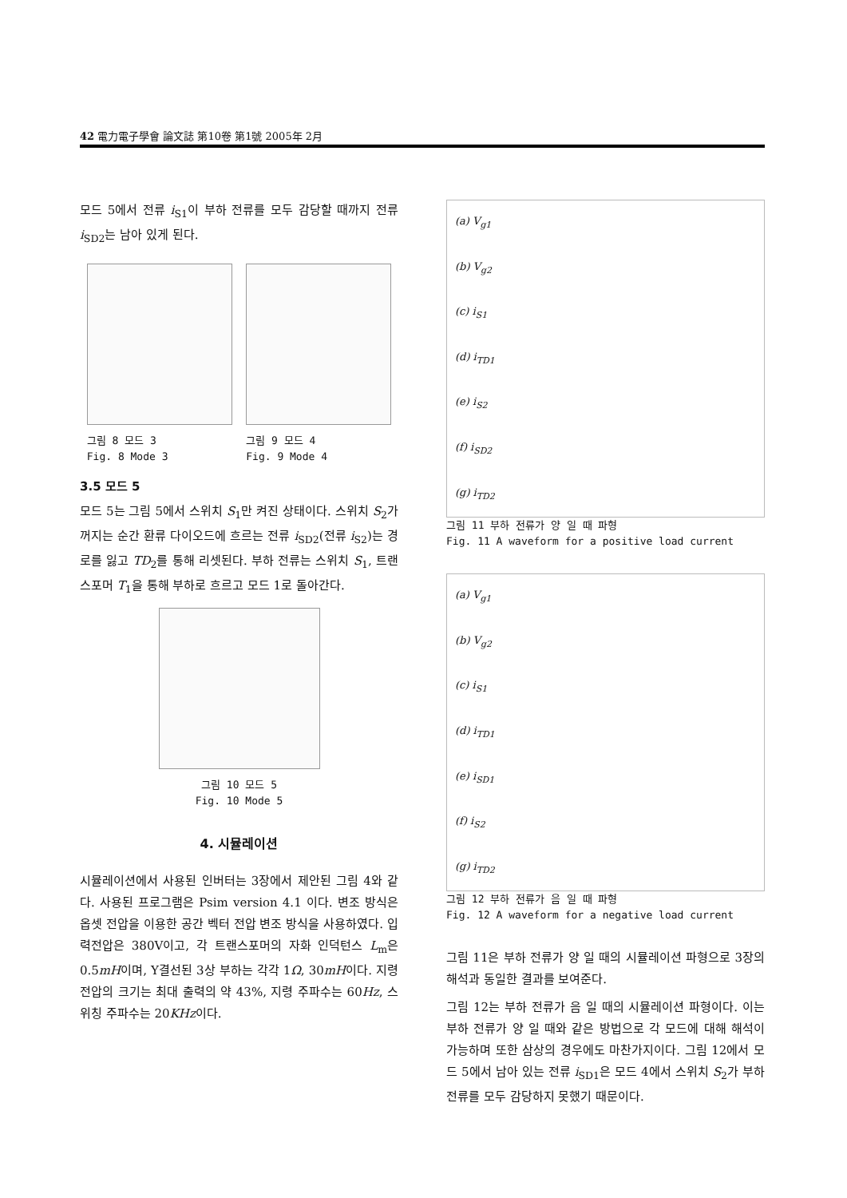42 電力電子學會 論文誌 第10卷 第1號 2005年 2月
모드 5에서 전류 i<sub>S1</sub>이 부하 전류를 모두 감당할 때까지 전류 i<sub>SD2</sub>는 남아 있게 된다.
그림 8 모드 3
Fig. 8 Mode 3
그림 9 모드 4
Fig. 9 Mode 4
3.5 모드 5
모드 5는 그림 5에서 스위치 S<sub>1</sub>만 켜진 상태이다. 스위치 S<sub>2</sub>가 꺼지는 순간 환류 다이오드에 흐르는 전류 i<sub>SD2</sub>(전류 i<sub>S2</sub>)는 경로를 잃고 TD<sub>2</sub>를 통해 리셋된다. 부하 전류는 스위치 S<sub>1</sub>, 트랜스포머 T<sub>1</sub>을 통해 부하로 흐르고 모드 1로 돌아간다.
그림 10 모드 5
Fig. 10 Mode 5
4. 시뮬레이션
시뮬레이션에서 사용된 인버터는 3장에서 제안된 그림 4와 같다. 사용된 프로그램은 Psim version 4.1 이다. 변조 방식은 옵셋 전압을 이용한 공간 벡터 전압 변조 방식을 사용하였다. 입력전압은 380V이고, 각 트랜스포머의 자화 인덕턴스 L<sub>m</sub>은 0.5mH이며, Y결선된 3상 부하는 각각 1Ω, 30mH이다. 지령 전압의 크기는 최대 출력의 약 43%, 지령 주파수는 60Hz, 스위칭 주파수는 20KHz이다.
(a) V<sub>g1</sub>
(b) V<sub>g2</sub>
(c) i<sub>S1</sub>
(d) i<sub>TD1</sub>
(e) i<sub>S2</sub>
(f) i<sub>SD2</sub>
(g) i<sub>TD2</sub>
그림 11 부하 전류가 양 일 때 파형
Fig. 11 A waveform for a positive load current
(a) V<sub>g1</sub>
(b) V<sub>g2</sub>
(c) i<sub>S1</sub>
(d) i<sub>TD1</sub>
(e) i<sub>SD1</sub>
(f) i<sub>S2</sub>
(g) i<sub>TD2</sub>
그림 12 부하 전류가 음 일 때 파형
Fig. 12 A waveform for a negative load current
그림 11은 부하 전류가 양 일 때의 시뮬레이션 파형으로 3장의 해석과 동일한 결과를 보여준다.
그림 12는 부하 전류가 음 일 때의 시뮬레이션 파형이다. 이는 부하 전류가 양 일 때와 같은 방법으로 각 모드에 대해 해석이 가능하며 또한 삼상의 경우에도 마찬가지이다. 그림 12에서 모드 5에서 남아 있는 전류 i<sub>SD1</sub>은 모드 4에서 스위치 S<sub>2</sub>가 부하 전류를 모두 감당하지 못했기 때문이다.